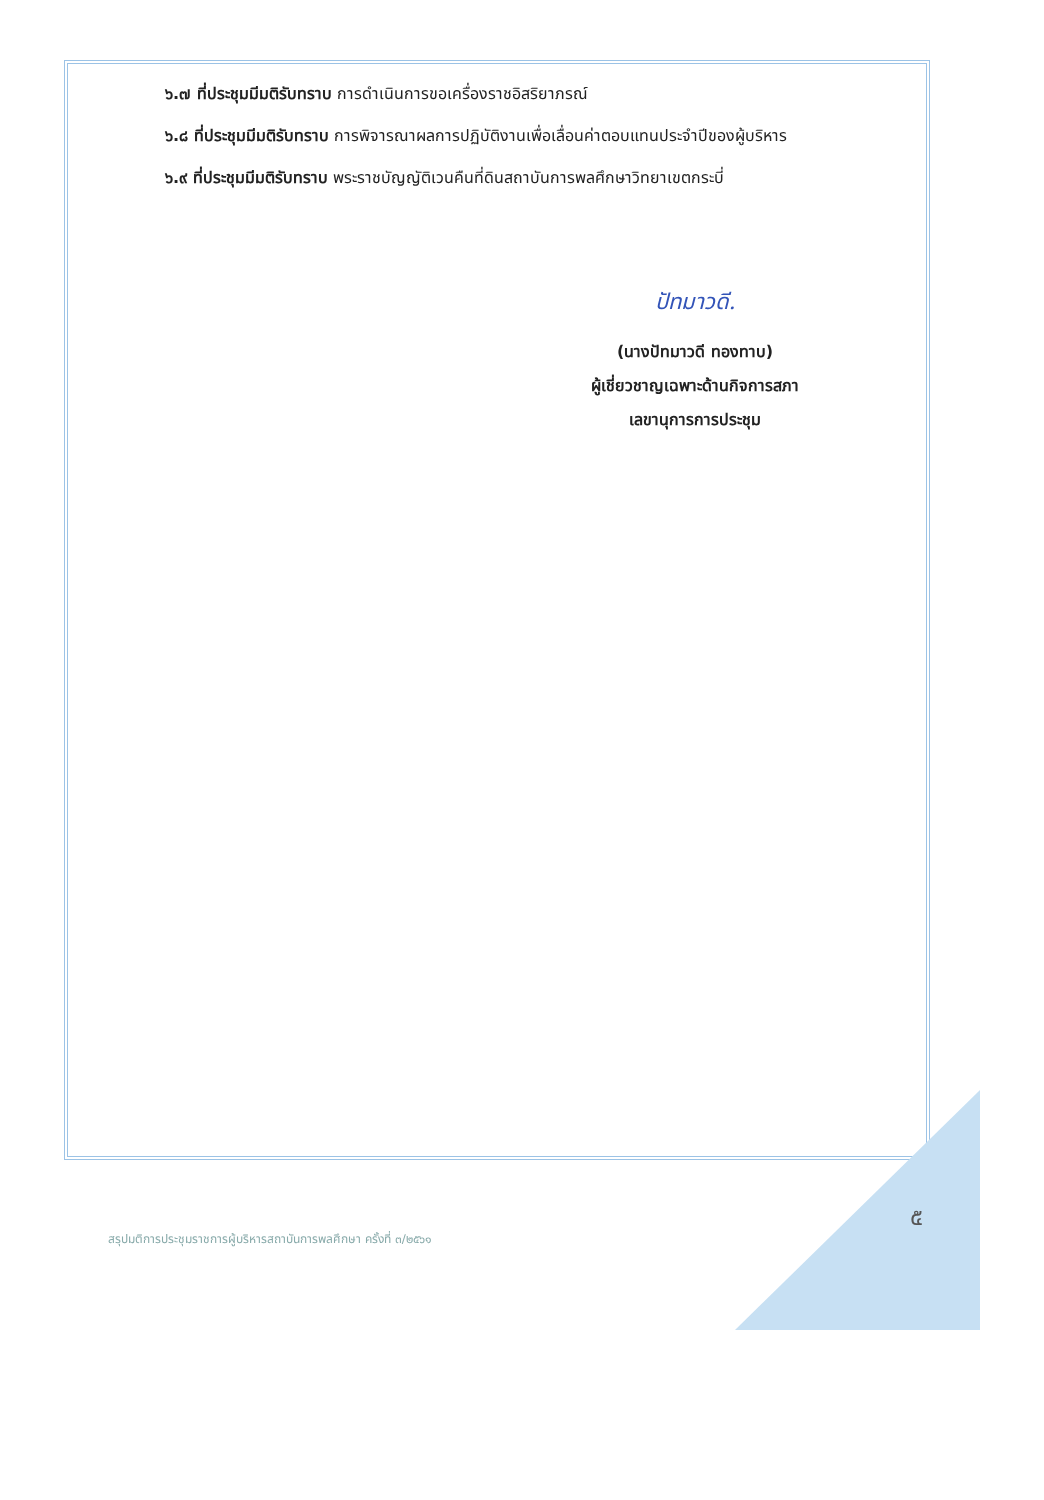๖.๗ ที่ประชุมมีมติรับทราบ การดำเนินการขอเครื่องราชอิสริยาภรณ์
๖.๘ ที่ประชุมมีมติรับทราบ การพิจารณาผลการปฏิบัติงานเพื่อเลื่อนค่าตอบแทนประจำปีของผู้บริหาร
๖.๙ ที่ประชุมมีมติรับทราบ พระราชบัญญัติเวนคืนที่ดินสถาบันการพลศึกษาวิทยาเขตกระบี่
ปัทมาวดี.
(นางปัทมาวดี ทองทาบ)
ผู้เชี่ยวชาญเฉพาะด้านกิจการสภา
เลขานุการการประชุม
๕
สรุปมติการประชุมราชการผู้บริหารสถาบันการพลศึกษา ครั้งที่ ๓/๒๕๖๑